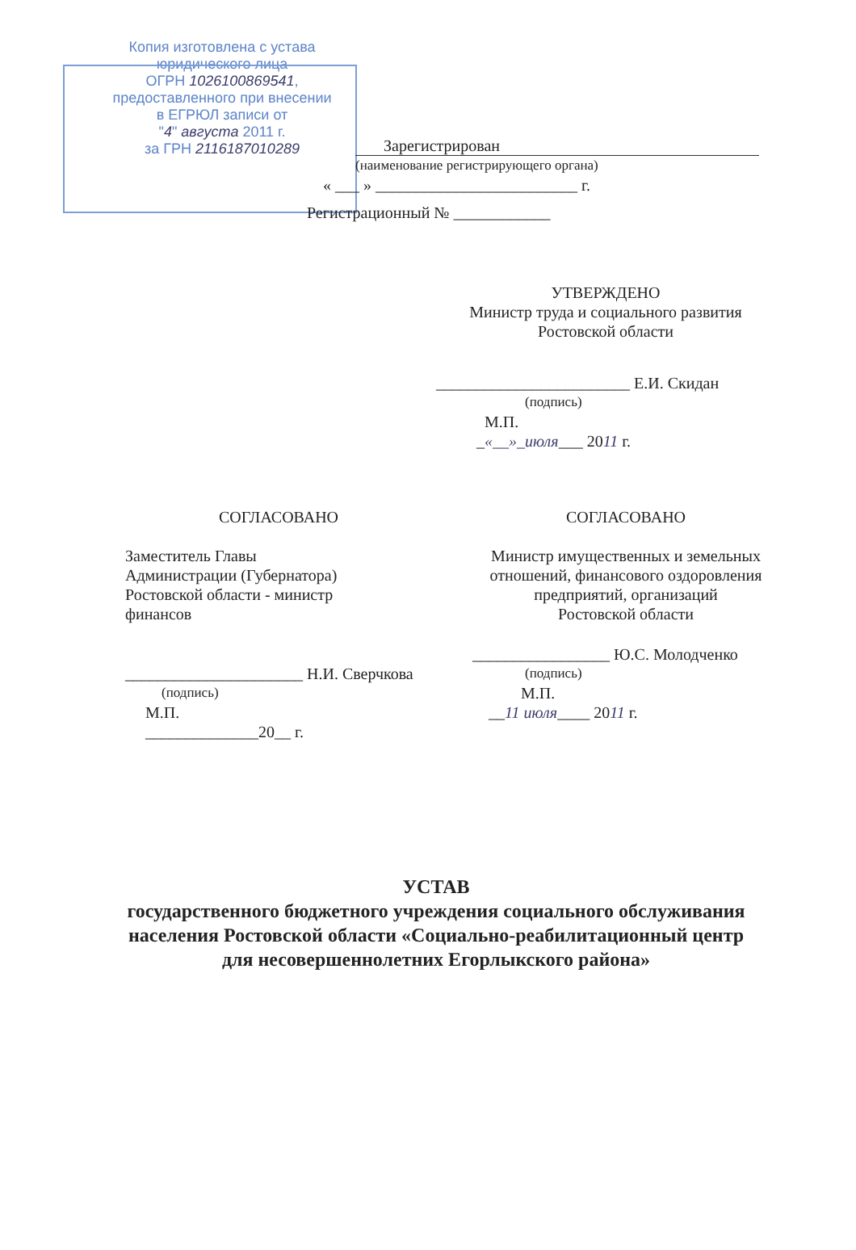Копия изготовлена с устава
юридического лица
ОГРН 1026100869541,
предоставленного при внесении
в ЕГРЮЛ записи от
"4" августа 2011 г.
за ГРН 2116187010289
Зарегистрирован
(наименование регистрирующего органа)
« ___ » _________________________ г.
Регистрационный № ____________
УТВЕРЖДЕНО
Министр труда и социального развития
Ростовской области
________________________ Е.И. Скидан
(подпись)
М.П.
_«__»_июля___ 2011 г.
СОГЛАСОВАНО
Заместитель Главы
Администрации (Губернатора)
Ростовской области - министр
финансов
______________________ Н.И. Сверчкова
(подпись)
М.П.
______________20__ г.
СОГЛАСОВАНО
Министр имущественных и земельных
отношений, финансового оздоровления
предприятий, организаций
Ростовской области
_________________ Ю.С. Молодченко
(подпись)
М.П.
__11 июля____ 2011 г.
УСТАВ
государственного бюджетного учреждения социального обслуживания населения Ростовской области «Социально-реабилитационный центр для несовершеннолетних Егорлыкского района»